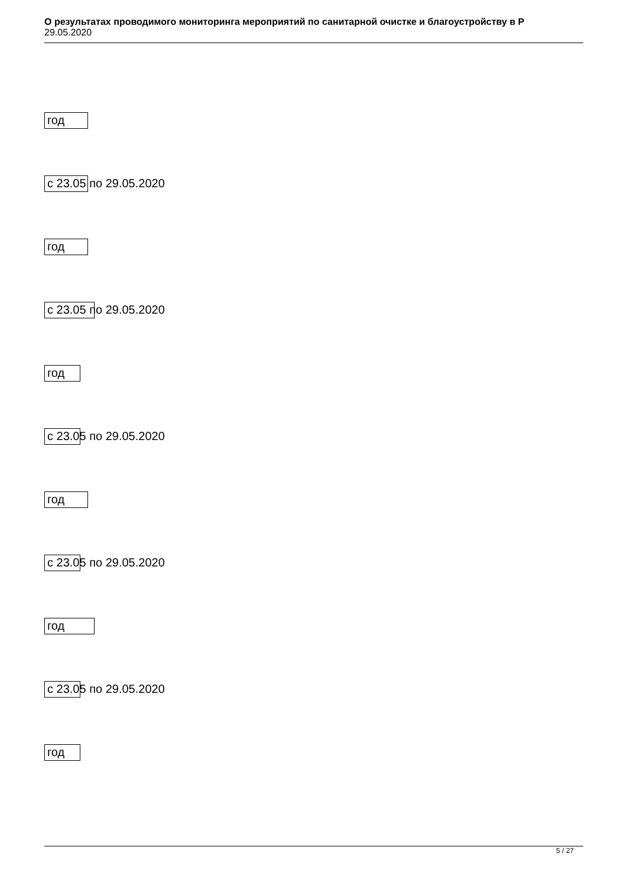О результатах проводимого мониторинга мероприятий по санитарной очистке и благоустройству в Р
29.05.2020
год
с 23.05 по 29.05.2020
год
с 23.05 по 29.05.2020
год
с 23.05 по 29.05.2020
год
с 23.05 по 29.05.2020
год
с 23.05 по 29.05.2020
год
5 / 27